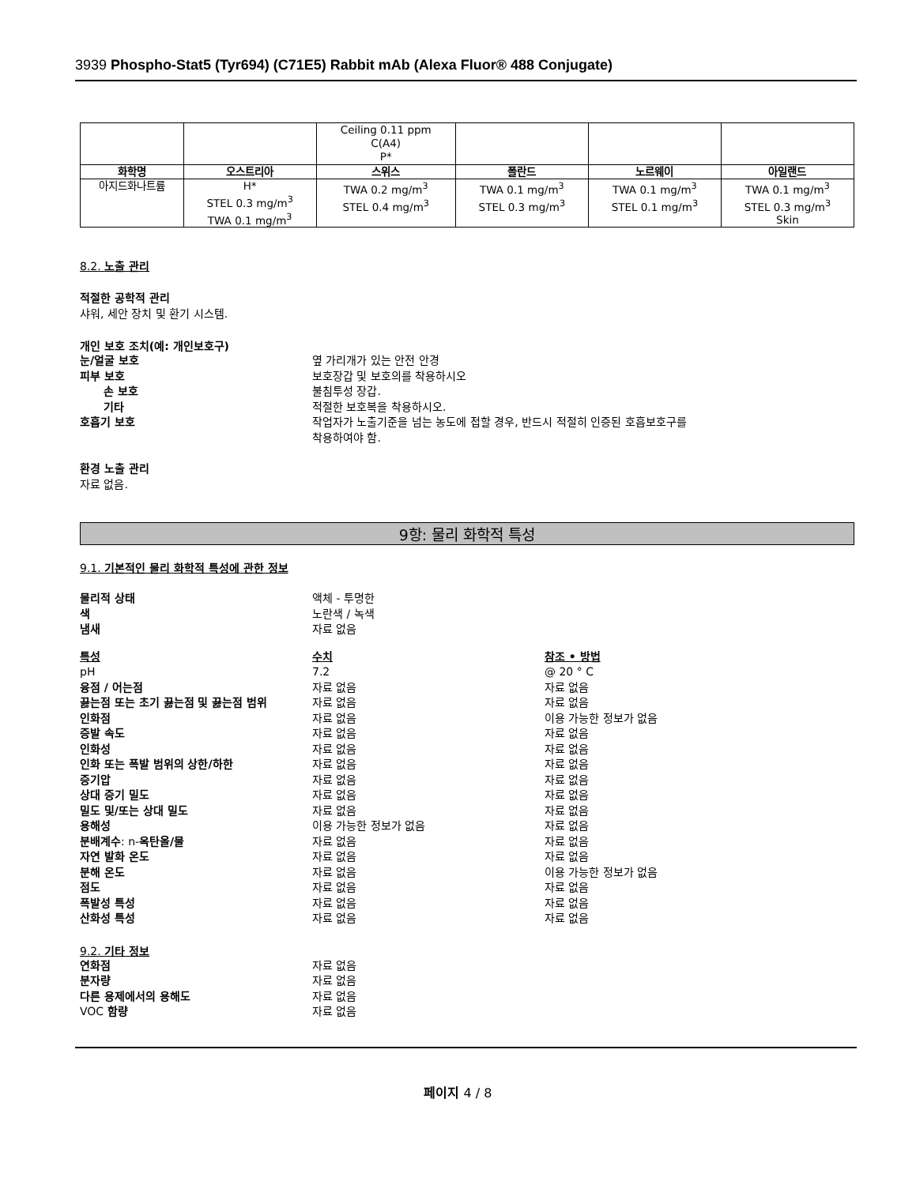3939 Phospho-Stat5 (Tyr694) (C71E5) Rabbit mAb (Alexa Fluor® 488 Conjugate)
| | | Ceiling 0.11 ppm C(A4) P* | | | |
| 화학명 | 오스트리아 | 스위스 | 폴란드 | 노르웨이 | 아일랜드 |
| 아지드화나트륨 | H* STEL 0.3 mg/m<sup>3</sup> TWA 0.1 mg/m<sup>3</sup> | TWA 0.2 mg/m<sup>3</sup> STEL 0.4 mg/m<sup>3</sup> | TWA 0.1 mg/m<sup>3</sup> STEL 0.3 mg/m<sup>3</sup> | TWA 0.1 mg/m<sup>3</sup> STEL 0.1 mg/m<sup>3</sup> | TWA 0.1 mg/m<sup>3</sup> STEL 0.3 mg/m<sup>3</sup> Skin |
8.2. 노출 관리
적절한 공학적 관리
샤워, 세안 장치 및 환기 시스템.
개인 보호 조치(예: 개인보호구)
눈/얼굴 보호 옆 가리개가 있는 안전 안경
피부 보호 보호장갑 및 보호의를 착용하시오
손 보호 불침투성 장갑.
기타 적절한 보호복을 착용하시오.
호흡기 보호 작업자가 노출기준을 넘는 농도에 접할 경우, 반드시 적절히 인증된 호흡보호구를
착용하여야 함.
환경 노출 관리
자료 없음.
9항: 물리 화학적 특성
9.1. 기본적인 물리 화학적 특성에 관한 정보
물리적 상태 액체 - 투명한
색 노란색 / 녹색
냄새 자료 없음
특성 수치 참조 • 방법
pH 7.2 @ 20 ° C
융점 / 어는점 자료 없음 자료 없음
끓는점 또는 초기 끓는점 및 끓는점 범위 자료 없음 자료 없음
인화점 자료 없음 이용 가능한 정보가 없음
증발 속도 자료 없음 자료 없음
인화성 자료 없음 자료 없음
인화 또는 폭발 범위의 상한/하한 자료 없음 자료 없음
증기압 자료 없음 자료 없음
상대 증기 밀도 자료 없음 자료 없음
밀도 및/또는 상대 밀도 자료 없음 자료 없음
용해성 이용 가능한 정보가 없음 자료 없음
분배계수: n-옥탄올/물 자료 없음 자료 없음
자연 발화 온도 자료 없음 자료 없음
분해 온도 자료 없음 이용 가능한 정보가 없음
점도 자료 없음 자료 없음
폭발성 특성 자료 없음 자료 없음
산화성 특성 자료 없음 자료 없음
9.2. 기타 정보
연화점 자료 없음
분자량 자료 없음
다른 용제에서의 용해도 자료 없음
VOC 함량 자료 없음
페이지 4 / 8